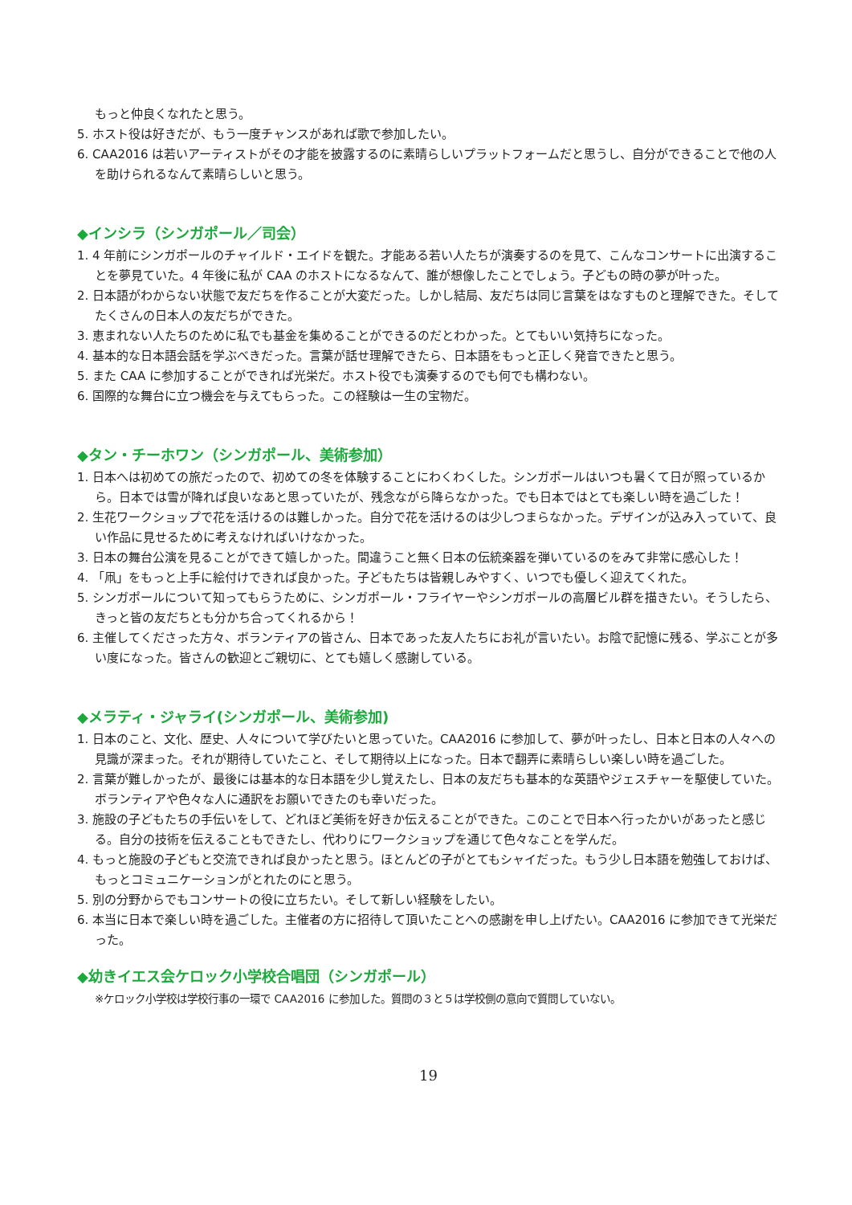もっと仲良くなれたと思う。
5. ホスト役は好きだが、もう一度チャンスがあれば歌で参加したい。
6. CAA2016 は若いアーティストがその才能を披露するのに素晴らしいプラットフォームだと思うし、自分ができることで他の人を助けられるなんて素晴らしいと思う。
◆インシラ（シンガポール／司会）
1. 4 年前にシンガポールのチャイルド・エイドを観た。才能ある若い人たちが演奏するのを見て、こんなコンサートに出演することを夢見ていた。4 年後に私が CAA のホストになるなんて、誰が想像したことでしょう。子どもの時の夢が叶った。
2. 日本語がわからない状態で友だちを作ることが大変だった。しかし結局、友だちは同じ言葉をはなすものと理解できた。そしてたくさんの日本人の友だちができた。
3. 恵まれない人たちのために私でも基金を集めることができるのだとわかった。とてもいい気持ちになった。
4. 基本的な日本語会話を学ぶべきだった。言葉が話せ理解できたら、日本語をもっと正しく発音できたと思う。
5. また CAA に参加することができれば光栄だ。ホスト役でも演奏するのでも何でも構わない。
6. 国際的な舞台に立つ機会を与えてもらった。この経験は一生の宝物だ。
◆タン・チーホワン（シンガポール、美術参加）
1. 日本へは初めての旅だったので、初めての冬を体験することにわくわくした。シンガポールはいつも暑くて日が照っているから。日本では雪が降れば良いなあと思っていたが、残念ながら降らなかった。でも日本ではとても楽しい時を過ごした！
2. 生花ワークショップで花を活けるのは難しかった。自分で花を活けるのは少しつまらなかった。デザインが込み入っていて、良い作品に見せるために考えなければいけなかった。
3. 日本の舞台公演を見ることができて嬉しかった。間違うこと無く日本の伝統楽器を弾いているのをみて非常に感心した！
4. 「凧」をもっと上手に絵付けできれば良かった。子どもたちは皆親しみやすく、いつでも優しく迎えてくれた。
5. シンガポールについて知ってもらうために、シンガポール・フライヤーやシンガポールの高層ビル群を描きたい。そうしたら、きっと皆の友だちとも分かち合ってくれるから！
6. 主催してくださった方々、ボランティアの皆さん、日本であった友人たちにお礼が言いたい。お陰で記憶に残る、学ぶことが多い度になった。皆さんの歓迎とご親切に、とても嬉しく感謝している。
◆メラティ・ジャライ(シンガポール、美術参加)
1. 日本のこと、文化、歴史、人々について学びたいと思っていた。CAA2016 に参加して、夢が叶ったし、日本と日本の人々への見識が深まった。それが期待していたこと、そして期待以上になった。日本で翻弄に素晴らしい楽しい時を過ごした。
2. 言葉が難しかったが、最後には基本的な日本語を少し覚えたし、日本の友だちも基本的な英語やジェスチャーを駆使していた。ボランティアや色々な人に通訳をお願いできたのも幸いだった。
3. 施設の子どもたちの手伝いをして、どれほど美術を好きか伝えることができた。このことで日本へ行ったかいがあったと感じる。自分の技術を伝えることもできたし、代わりにワークショップを通じて色々なことを学んだ。
4. もっと施設の子どもと交流できれば良かったと思う。ほとんどの子がとてもシャイだった。もう少し日本語を勉強しておけば、もっとコミュニケーションがとれたのにと思う。
5. 別の分野からでもコンサートの役に立ちたい。そして新しい経験をしたい。
6. 本当に日本で楽しい時を過ごした。主催者の方に招待して頂いたことへの感謝を申し上げたい。CAA2016 に参加できて光栄だった。
◆幼きイエス会ケロック小学校合唱団（シンガポール）
※ケロック小学校は学校行事の一環で CAA2016 に参加した。質問の３と５は学校側の意向で質問していない。
19